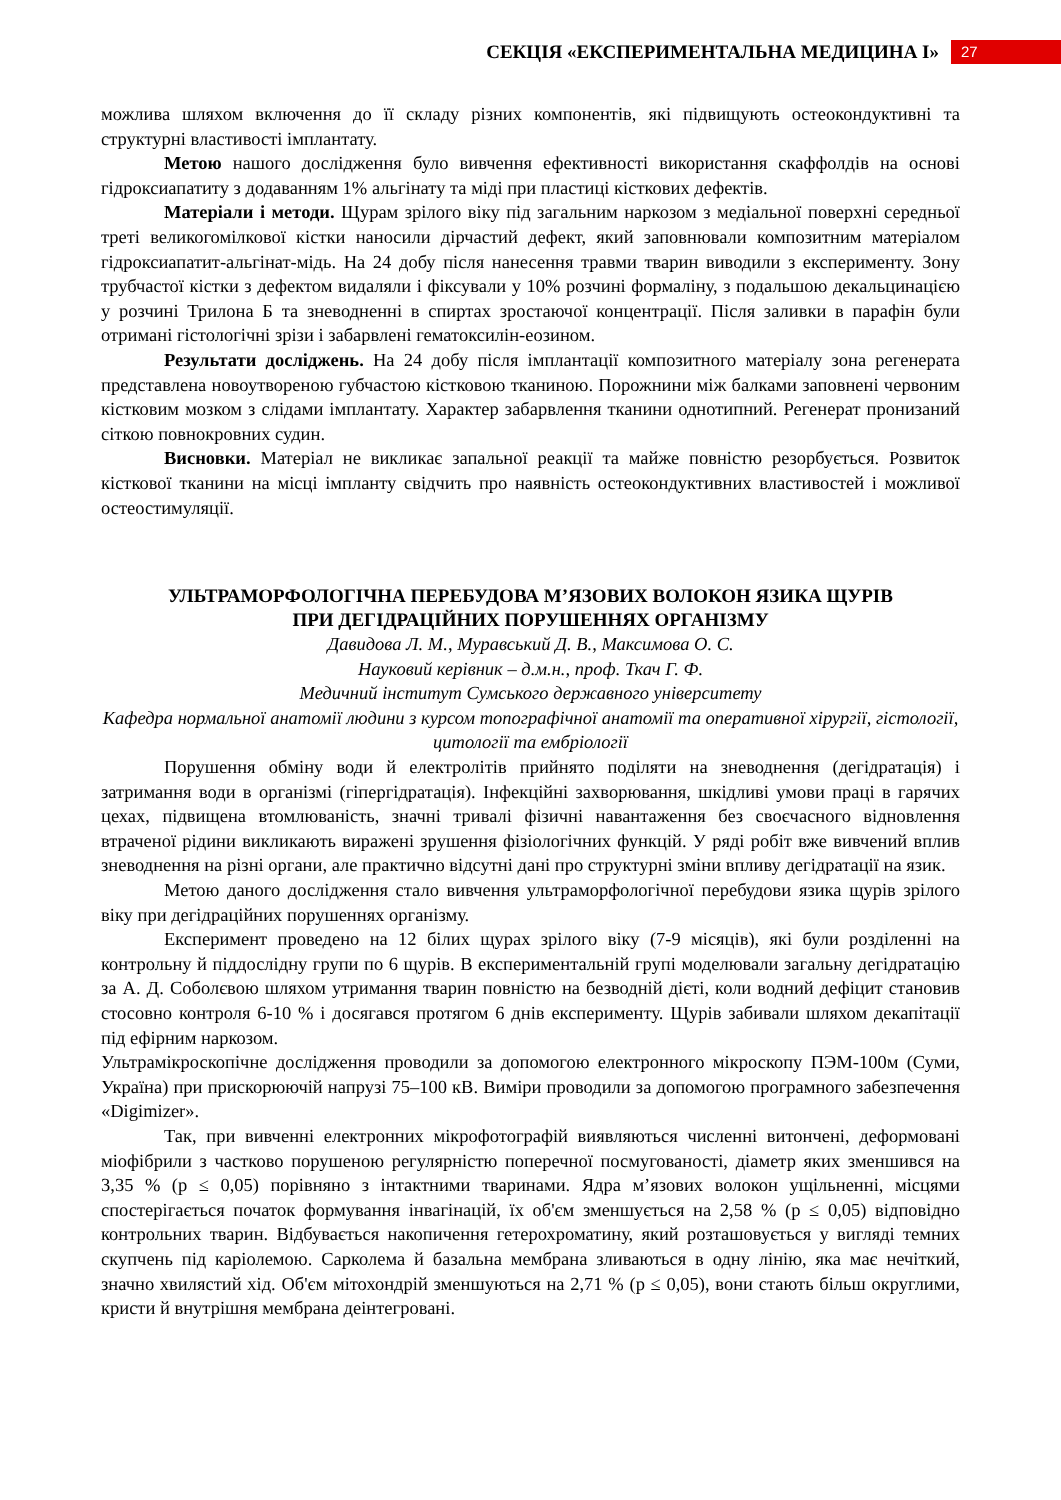СЕКЦІЯ «ЕКСПЕРИМЕНТАЛЬНА МЕДИЦИНА І»
27
можлива шляхом включення до її складу різних компонентів, які підвищують остеокондуктивні та структурні властивості імплантату.
Метою нашого дослідження було вивчення ефективності використання скаффолдів на основі гідроксиапатиту з додаванням 1% альгінату та міді при пластиці кісткових дефектів.
Матеріали і методи. Щурам зрілого віку під загальним наркозом з медіальної поверхні середньої треті великогомілкової кістки наносили дірчастий дефект, який заповнювали композитним матеріалом гідроксиапатит-альгінат-мідь. На 24 добу після нанесення травми тварин виводили з експерименту. Зону трубчастої кістки з дефектом видаляли і фіксували у 10% розчині формаліну, з подальшою декальцинацією у розчині Трилона Б та зневодненні в спиртах зростаючої концентрації. Після заливки в парафін були отримані гістологічні зрізи і забарвлені гематоксилін-еозином.
Результати досліджень. На 24 добу після імплантації композитного матеріалу зона регенерата представлена новоутвореною губчастою кістковою тканиною. Порожнини між балками заповнені червоним кістковим мозком з слідами імплантату. Характер забарвлення тканини однотипний. Регенерат пронизаний сіткою повнокровних судин.
Висновки. Матеріал не викликає запальної реакції та майже повністю резорбується. Розвиток кісткової тканини на місці імпланту свідчить про наявність остеокондуктивних властивостей і можливої остеостимуляції.
УЛЬТРАМОРФОЛОГІЧНА ПЕРЕБУДОВА М’ЯЗОВИХ ВОЛОКОН ЯЗИКА ЩУРІВ
ПРИ ДЕГІДРАЦІЙНИХ ПОРУШЕННЯХ ОРГАНІЗМУ
Давидова Л. М., Муравський Д. В., Максимова О. С.
Науковий керівник – д.м.н., проф. Ткач Г. Ф.
Медичний інститут Сумського державного університету
Кафедра нормальної анатомії людини з курсом топографічної анатомії та оперативної хірургії, гістології, цитології та ембріології
Порушення обміну води й електролітів прийнято поділяти на зневоднення (дегідратація) і затримання води в організмі (гіпергідратація). Інфекційні захворювання, шкідливі умови праці в гарячих цехах, підвищена втомлюваність, значні тривалі фізичні навантаження без своєчасного відновлення втраченої рідини викликають виражені зрушення фізіологічних функцій. У ряді робіт вже вивчений вплив зневоднення на різні органи, але практично відсутні дані про структурні зміни впливу дегідратації на язик.
Метою даного дослідження стало вивчення ультраморфологічної перебудови язика щурів зрілого віку при дегідраційних порушеннях організму.
Експеримент проведено на 12 білих щурах зрілого віку (7-9 місяців), які були розділенні на контрольну й піддослідну групи по 6 щурів. В експериментальній групі моделювали загальну дегідратацію за А. Д. Соболєвою шляхом утримання тварин повністю на безводній дієті, коли водний дефіцит становив стосовно контроля 6-10 % і досягався протягом 6 днів експерименту. Щурів забивали шляхом декапітації під ефірним наркозом.
Ультрамікроскопічне дослідження проводили за допомогою електронного мікроскопу ПЭМ-100м (Суми, Україна) при прискорюючій напрузі 75–100 кВ. Виміри проводили за допомогою програмного забезпечення «Digimizer».
Так, при вивченні електронних мікрофотографій виявляються численні витончені, деформовані міофібрили з частково порушеною регулярністю поперечної посмугованості, діаметр яких зменшився на 3,35 % (p ≤ 0,05) порівняно з інтактними тваринами. Ядра м’язових волокон ущільненні, місцями спостерігається початок формування інвагінацій, їх об'єм зменшується на 2,58 % (p ≤ 0,05) відповідно контрольних тварин. Відбувається накопичення гетерохроматину, який розташовується у вигляді темних скупчень під каріолемою. Сарколема й базальна мембрана зливаються в одну лінію, яка має нечіткий, значно хвилястий хід. Об'єм мітохондрій зменшуються на 2,71 % (p ≤ 0,05), вони стають більш округлими, кристи й внутрішня мембрана деінтегровані.